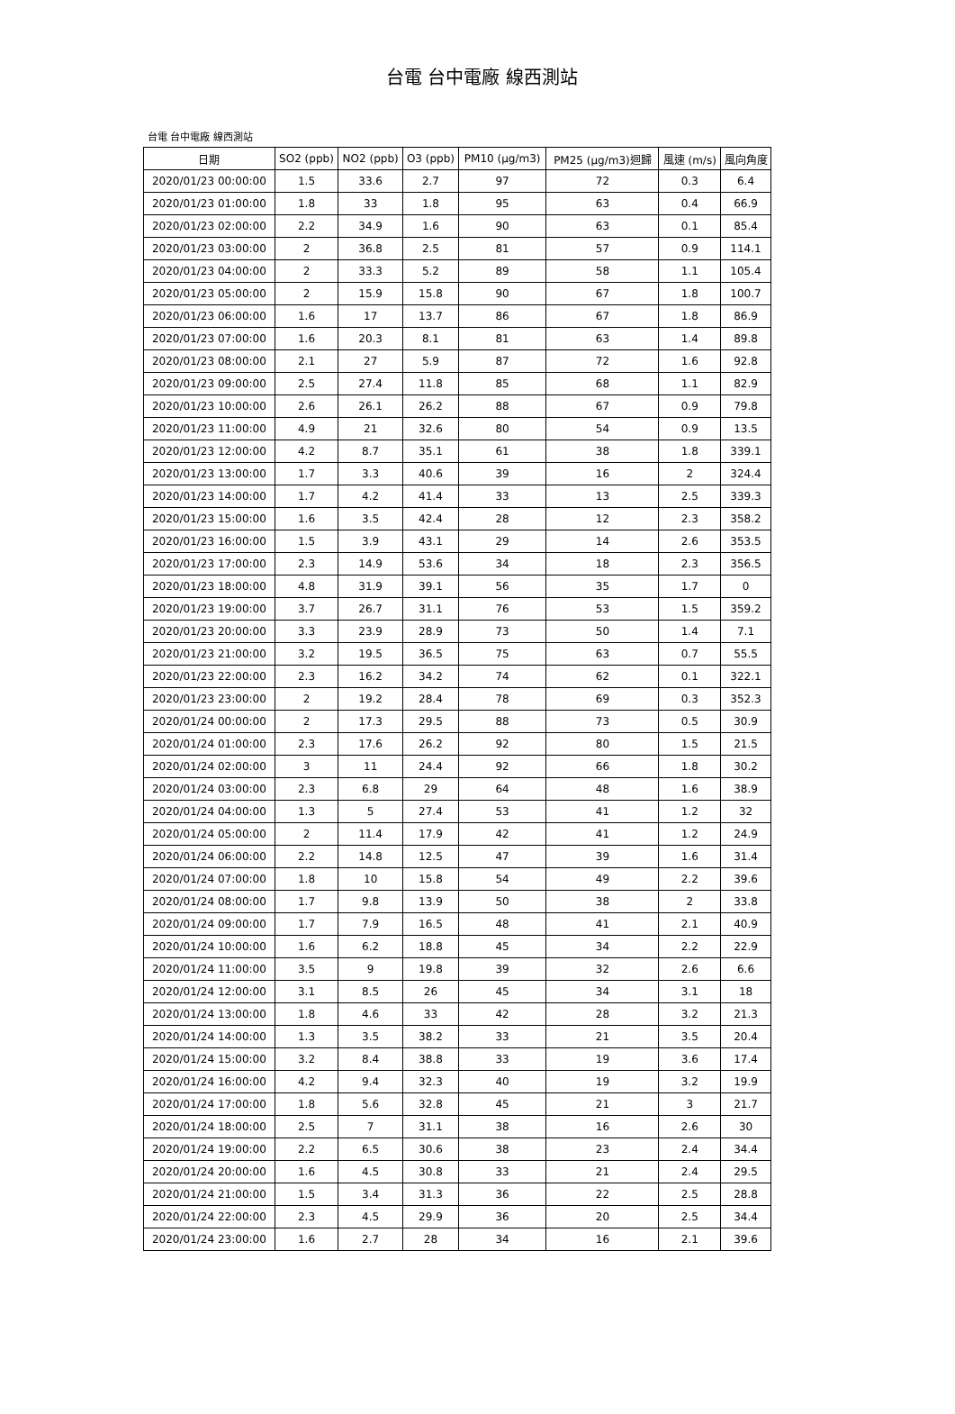台電 台中電廠 線西測站
台電 台中電廠 線西測站
| 日期 | SO2 (ppb) | NO2 (ppb) | O3 (ppb) | PM10 (μg/m3) | PM25 (μg/m3)迴歸 | 風速 (m/s) | 風向角度 |
| --- | --- | --- | --- | --- | --- | --- | --- |
| 2020/01/23 00:00:00 | 1.5 | 33.6 | 2.7 | 97 | 72 | 0.3 | 6.4 |
| 2020/01/23 01:00:00 | 1.8 | 33 | 1.8 | 95 | 63 | 0.4 | 66.9 |
| 2020/01/23 02:00:00 | 2.2 | 34.9 | 1.6 | 90 | 63 | 0.1 | 85.4 |
| 2020/01/23 03:00:00 | 2 | 36.8 | 2.5 | 81 | 57 | 0.9 | 114.1 |
| 2020/01/23 04:00:00 | 2 | 33.3 | 5.2 | 89 | 58 | 1.1 | 105.4 |
| 2020/01/23 05:00:00 | 2 | 15.9 | 15.8 | 90 | 67 | 1.8 | 100.7 |
| 2020/01/23 06:00:00 | 1.6 | 17 | 13.7 | 86 | 67 | 1.8 | 86.9 |
| 2020/01/23 07:00:00 | 1.6 | 20.3 | 8.1 | 81 | 63 | 1.4 | 89.8 |
| 2020/01/23 08:00:00 | 2.1 | 27 | 5.9 | 87 | 72 | 1.6 | 92.8 |
| 2020/01/23 09:00:00 | 2.5 | 27.4 | 11.8 | 85 | 68 | 1.1 | 82.9 |
| 2020/01/23 10:00:00 | 2.6 | 26.1 | 26.2 | 88 | 67 | 0.9 | 79.8 |
| 2020/01/23 11:00:00 | 4.9 | 21 | 32.6 | 80 | 54 | 0.9 | 13.5 |
| 2020/01/23 12:00:00 | 4.2 | 8.7 | 35.1 | 61 | 38 | 1.8 | 339.1 |
| 2020/01/23 13:00:00 | 1.7 | 3.3 | 40.6 | 39 | 16 | 2 | 324.4 |
| 2020/01/23 14:00:00 | 1.7 | 4.2 | 41.4 | 33 | 13 | 2.5 | 339.3 |
| 2020/01/23 15:00:00 | 1.6 | 3.5 | 42.4 | 28 | 12 | 2.3 | 358.2 |
| 2020/01/23 16:00:00 | 1.5 | 3.9 | 43.1 | 29 | 14 | 2.6 | 353.5 |
| 2020/01/23 17:00:00 | 2.3 | 14.9 | 53.6 | 34 | 18 | 2.3 | 356.5 |
| 2020/01/23 18:00:00 | 4.8 | 31.9 | 39.1 | 56 | 35 | 1.7 | 0 |
| 2020/01/23 19:00:00 | 3.7 | 26.7 | 31.1 | 76 | 53 | 1.5 | 359.2 |
| 2020/01/23 20:00:00 | 3.3 | 23.9 | 28.9 | 73 | 50 | 1.4 | 7.1 |
| 2020/01/23 21:00:00 | 3.2 | 19.5 | 36.5 | 75 | 63 | 0.7 | 55.5 |
| 2020/01/23 22:00:00 | 2.3 | 16.2 | 34.2 | 74 | 62 | 0.1 | 322.1 |
| 2020/01/23 23:00:00 | 2 | 19.2 | 28.4 | 78 | 69 | 0.3 | 352.3 |
| 2020/01/24 00:00:00 | 2 | 17.3 | 29.5 | 88 | 73 | 0.5 | 30.9 |
| 2020/01/24 01:00:00 | 2.3 | 17.6 | 26.2 | 92 | 80 | 1.5 | 21.5 |
| 2020/01/24 02:00:00 | 3 | 11 | 24.4 | 92 | 66 | 1.8 | 30.2 |
| 2020/01/24 03:00:00 | 2.3 | 6.8 | 29 | 64 | 48 | 1.6 | 38.9 |
| 2020/01/24 04:00:00 | 1.3 | 5 | 27.4 | 53 | 41 | 1.2 | 32 |
| 2020/01/24 05:00:00 | 2 | 11.4 | 17.9 | 42 | 41 | 1.2 | 24.9 |
| 2020/01/24 06:00:00 | 2.2 | 14.8 | 12.5 | 47 | 39 | 1.6 | 31.4 |
| 2020/01/24 07:00:00 | 1.8 | 10 | 15.8 | 54 | 49 | 2.2 | 39.6 |
| 2020/01/24 08:00:00 | 1.7 | 9.8 | 13.9 | 50 | 38 | 2 | 33.8 |
| 2020/01/24 09:00:00 | 1.7 | 7.9 | 16.5 | 48 | 41 | 2.1 | 40.9 |
| 2020/01/24 10:00:00 | 1.6 | 6.2 | 18.8 | 45 | 34 | 2.2 | 22.9 |
| 2020/01/24 11:00:00 | 3.5 | 9 | 19.8 | 39 | 32 | 2.6 | 6.6 |
| 2020/01/24 12:00:00 | 3.1 | 8.5 | 26 | 45 | 34 | 3.1 | 18 |
| 2020/01/24 13:00:00 | 1.8 | 4.6 | 33 | 42 | 28 | 3.2 | 21.3 |
| 2020/01/24 14:00:00 | 1.3 | 3.5 | 38.2 | 33 | 21 | 3.5 | 20.4 |
| 2020/01/24 15:00:00 | 3.2 | 8.4 | 38.8 | 33 | 19 | 3.6 | 17.4 |
| 2020/01/24 16:00:00 | 4.2 | 9.4 | 32.3 | 40 | 19 | 3.2 | 19.9 |
| 2020/01/24 17:00:00 | 1.8 | 5.6 | 32.8 | 45 | 21 | 3 | 21.7 |
| 2020/01/24 18:00:00 | 2.5 | 7 | 31.1 | 38 | 16 | 2.6 | 30 |
| 2020/01/24 19:00:00 | 2.2 | 6.5 | 30.6 | 38 | 23 | 2.4 | 34.4 |
| 2020/01/24 20:00:00 | 1.6 | 4.5 | 30.8 | 33 | 21 | 2.4 | 29.5 |
| 2020/01/24 21:00:00 | 1.5 | 3.4 | 31.3 | 36 | 22 | 2.5 | 28.8 |
| 2020/01/24 22:00:00 | 2.3 | 4.5 | 29.9 | 36 | 20 | 2.5 | 34.4 |
| 2020/01/24 23:00:00 | 1.6 | 2.7 | 28 | 34 | 16 | 2.1 | 39.6 |